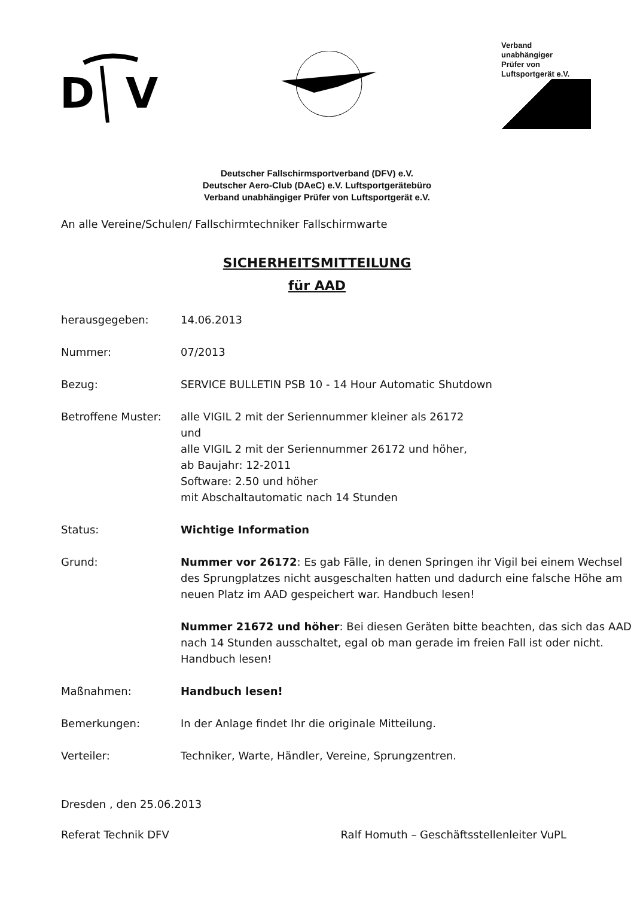D
V
Verband
unabhängiger
Prüfer von
Luftsportgerät e.V.
Deutscher Fallschirmsportverband (DFV) e.V.
Deutscher Aero-Club (DAeC) e.V. Luftsportgerätebüro
Verband unabhängiger Prüfer von Luftsportgerät e.V.
An alle Vereine/Schulen/ Fallschirmtechniker Fallschirmwarte
SICHERHEITSMITTEILUNG
für AAD
| herausgegeben: | 14.06.2013 |
| Nummer: | 07/2013 |
| Bezug: | SERVICE BULLETIN PSB 10 - 14 Hour Automatic Shutdown |
| Betroffene Muster: | alle VIGIL 2 mit der Seriennummer kleiner als 26172 und alle VIGIL 2 mit der Seriennummer 26172 und höher, ab Baujahr: 12-2011 Software: 2.50 und höher mit Abschaltautomatic nach 14 Stunden |
| Status: | Wichtige Information |
| Grund: | Nummer vor 26172 : Es gab Fälle, in denen Springen ihr Vigil bei einem Wechsel des Sprungplatzes nicht ausgeschalten hatten und dadurch eine falsche Höhe am neuen Platz im AAD gespeichert war. Handbuch lesen! Nummer 21672 und höher : Bei diesen Geräten bitte beachten, das sich das AAD nach 14 Stunden ausschaltet, egal ob man gerade im freien Fall ist oder nicht. Handbuch lesen! |
| Maßnahmen: | Handbuch lesen! |
| Bemerkungen: | In der Anlage findet Ihr die originale Mitteilung. |
| Verteiler: | Techniker, Warte, Händler, Vereine, Sprungzentren. |
Dresden , den 25.06.2013
Referat Technik DFV Ralf Homuth – Geschäftsstellenleiter VuPL